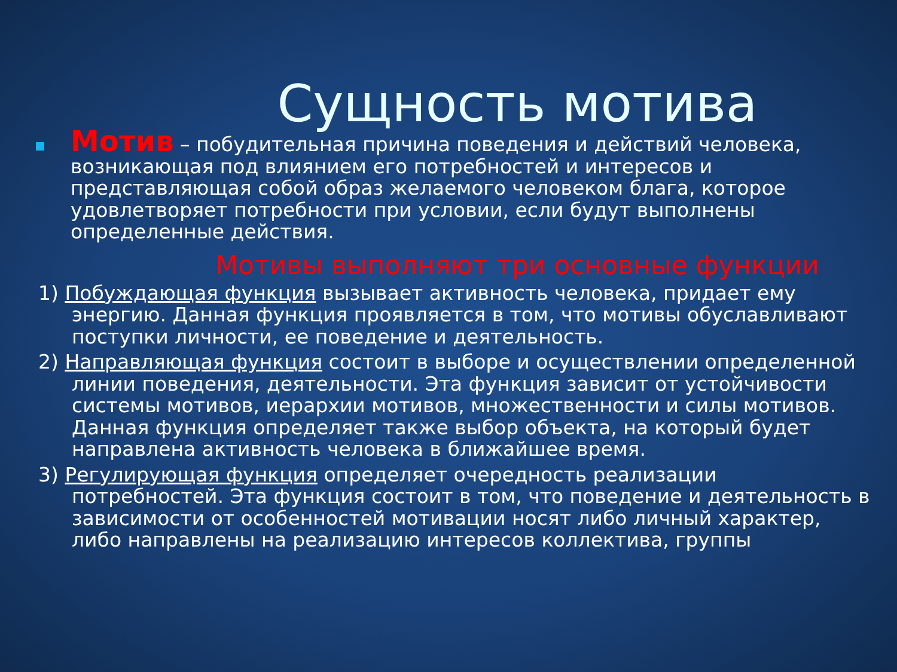Сущность мотива
Мотив – побудительная причина поведения и действий человека, возникающая под влиянием его потребностей и интересов и представляющая собой образ желаемого человеком блага, которое удовлетворяет потребности при условии, если будут выполнены определенные действия.
Мотивы выполняют три основные функции
1) Побуждающая функция вызывает активность человека, придает ему энергию. Данная функция проявляется в том, что мотивы обуславливают поступки личности, ее поведение и деятельность.
2) Направляющая функция состоит в выборе и осуществлении определенной линии поведения, деятельности. Эта функция зависит от устойчивости системы мотивов, иерархии мотивов, множественности и силы мотивов. Данная функция определяет также выбор объекта, на который будет направлена активность человека в ближайшее время.
3) Регулирующая функция определяет очередность реализации потребностей. Эта функция состоит в том, что поведение и деятельность в зависимости от особенностей мотивации носят либо личный характер, либо направлены на реализацию интересов коллектива, группы